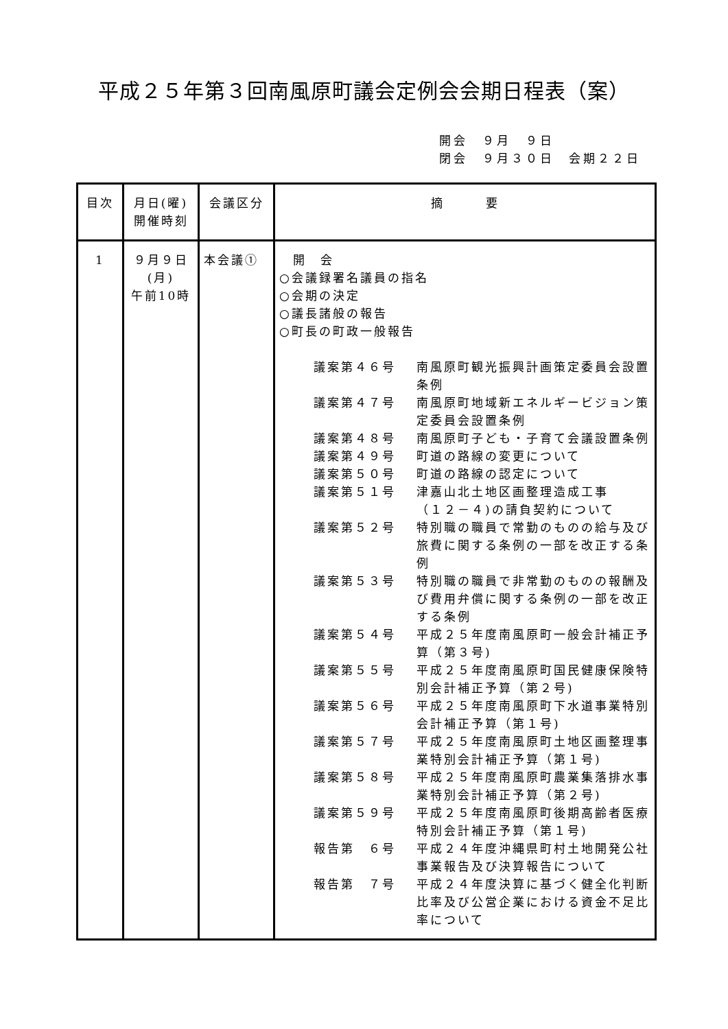平成２５年第３回南風原町議会定例会会期日程表（案）
開会　９月　９日
閉会　９月３０日　会期２２日
| 目次 | 月日(曜) 開催時刻 | 会議区分 | 摘 要 |
| --- | --- | --- | --- |
| 1 | ９月９日 (月) 午前10時 | 本会議① | 開 会 ○会議録署名議員の指名 ○会期の決定 ○議長諸般の報告 ○町長の町政一般報告 議案第４６号 南風原町観光振興計画策定委員会設置条例 議案第４７号 南風原町地域新エネルギービジョン策定委員会設置条例 議案第４８号 南風原町子ども・子育て会議設置条例 議案第４９号 町道の路線の変更について 議案第５０号 町道の路線の認定について 議案第５１号 津嘉山北土地区画整理造成工事 （１２－４)の請負契約について 議案第５２号 特別職の職員で常勤のものの給与及び旅費に関する条例の一部を改正する条例 議案第５３号 特別職の職員で非常勤のものの報酬及び費用弁償に関する条例の一部を改正する条例 議案第５４号 平成２５年度南風原町一般会計補正予算（第３号) 議案第５５号 平成２５年度南風原町国民健康保険特別会計補正予算（第２号) 議案第５６号 平成２５年度南風原町下水道事業特別会計補正予算（第１号) 議案第５７号 平成２５年度南風原町土地区画整理事業特別会計補正予算（第１号) 議案第５８号 平成２５年度南風原町農業集落排水事業特別会計補正予算（第２号) 議案第５９号 平成２５年度南風原町後期高齢者医療特別会計補正予算（第１号) 報告第 ６号 平成２４年度沖縄県町村土地開発公社事業報告及び決算報告について 報告第 ７号 平成２４年度決算に基づく健全化判断比率及び公営企業における資金不足比率について |